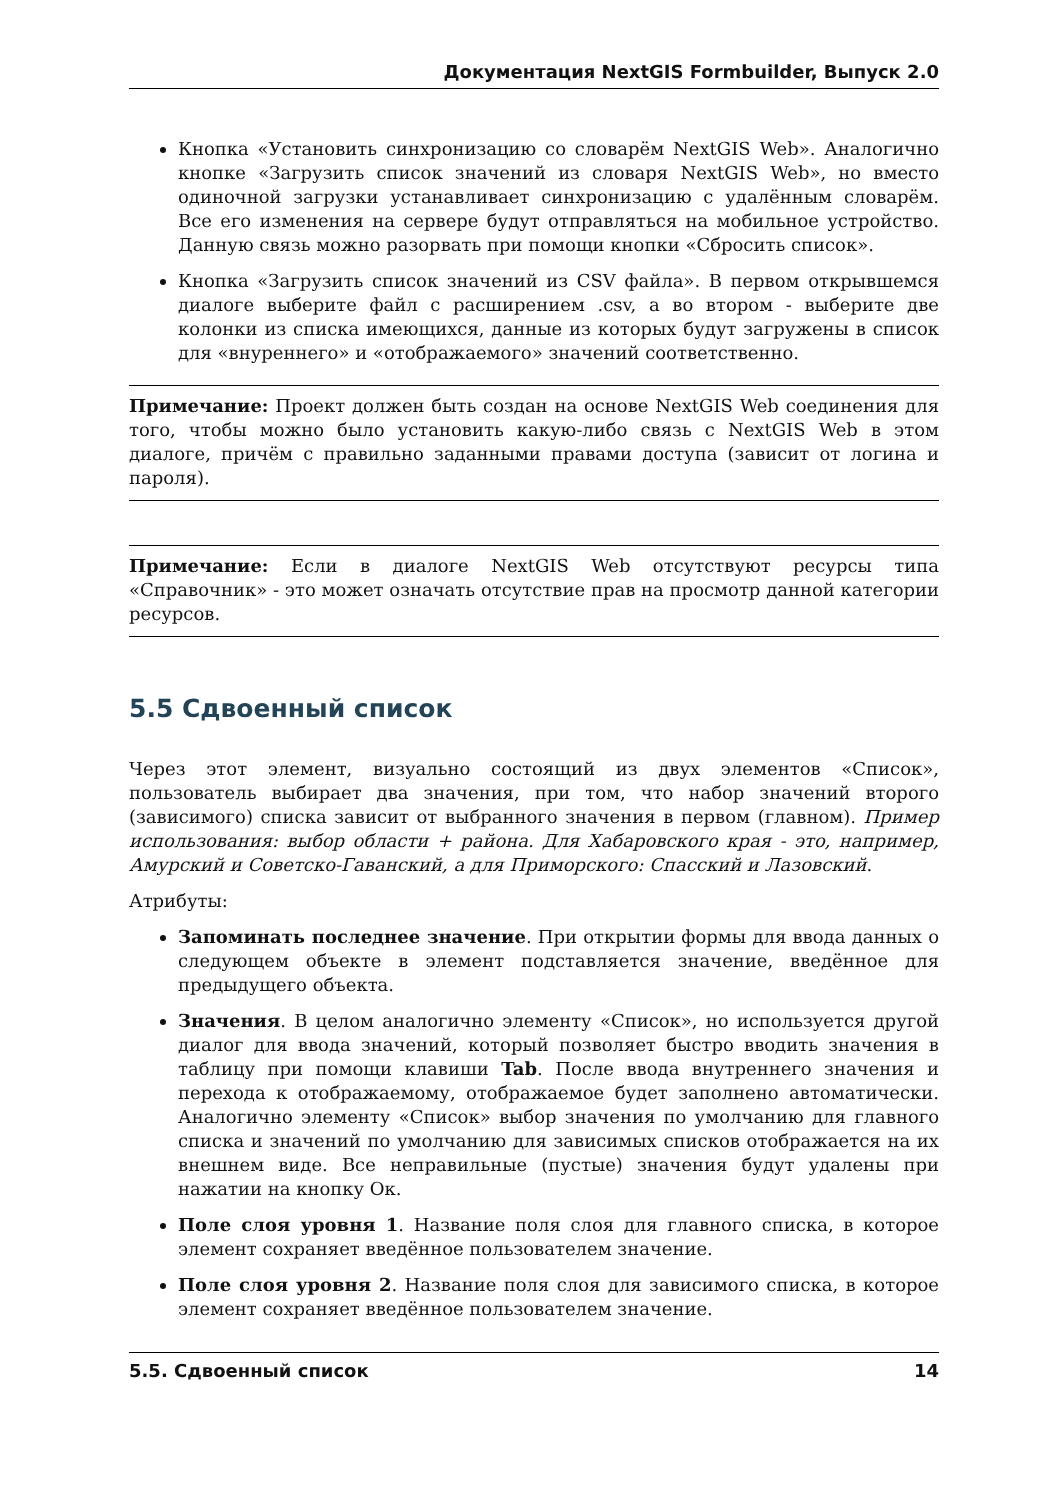Документация NextGIS Formbuilder, Выпуск 2.0
Кнопка «Установить синхронизацию со словарём NextGIS Web». Аналогично кнопке «Загрузить список значений из словаря NextGIS Web», но вместо одиночной загрузки устанавливает синхронизацию с удалённым словарём. Все его изменения на сервере будут отправляться на мобильное устройство. Данную связь можно разорвать при помощи кнопки «Сбросить список».
Кнопка «Загрузить список значений из CSV файла». В первом открывшемся диалоге выберите файл с расширением .csv, а во втором - выберите две колонки из списка имеющихся, данные из которых будут загружены в список для «внуреннего» и «отображаемого» значений соответственно.
Примечание: Проект должен быть создан на основе NextGIS Web соединения для того, чтобы можно было установить какую-либо связь с NextGIS Web в этом диалоге, причём с правильно заданными правами доступа (зависит от логина и пароля).
Примечание: Если в диалоге NextGIS Web отсутствуют ресурсы типа «Справочник» - это может означать отсутствие прав на просмотр данной категории ресурсов.
5.5 Сдвоенный список
Через этот элемент, визуально состоящий из двух элементов «Список», пользователь выбирает два значения, при том, что набор значений второго (зависимого) списка зависит от выбранного значения в первом (главном). Пример использования: выбор области + района. Для Хабаровского края - это, например, Амурский и Советско-Гаванский, а для Приморского: Спасский и Лазовский.
Атрибуты:
Запоминать последнее значение. При открытии формы для ввода данных о следующем объекте в элемент подставляется значение, введённое для предыдущего объекта.
Значения. В целом аналогично элементу «Список», но используется другой диалог для ввода значений, который позволяет быстро вводить значения в таблицу при помощи клавиши Tab. После ввода внутреннего значения и перехода к отображаемому, отображаемое будет заполнено автоматически. Аналогично элементу «Список» выбор значения по умолчанию для главного списка и значений по умолчанию для зависимых списков отображается на их внешнем виде. Все неправильные (пустые) значения будут удалены при нажатии на кнопку Ок.
Поле слоя уровня 1. Название поля слоя для главного списка, в которое элемент сохраняет введённое пользователем значение.
Поле слоя уровня 2. Название поля слоя для зависимого списка, в которое элемент сохраняет введённое пользователем значение.
5.5. Сдвоенный список 14